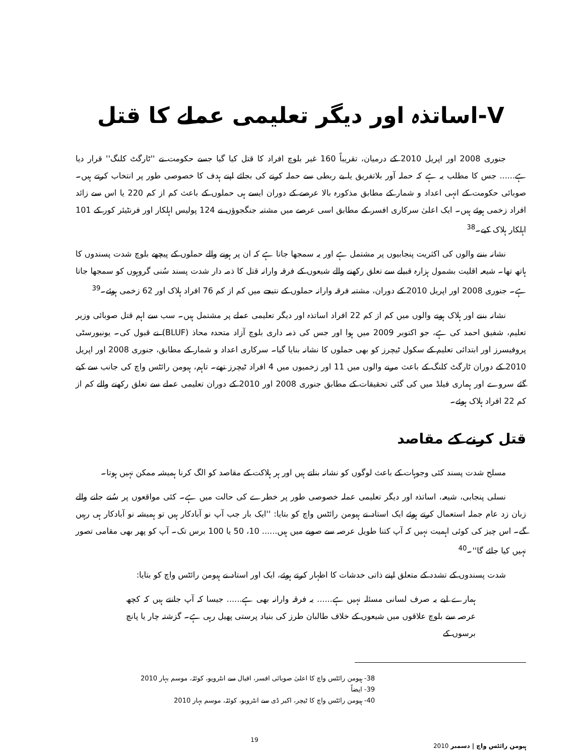V-اساتذہ اور دیگر تعلیمی عملے کا قتل
جنوری 2008 اور اپریل 2010 کے درمیان، تقریباً 160 غیر بلوچ افراد کا قتل کیا گیا جسے حکومت نے ''ٹارگٹ کلنگ'' قرار دیا ہے...... جس کا مطلب یہ ہے کہ حملہ آور بلاتفریق یا بے ربطی سے حملہ کرنے کی بجائے اپنے ہدف کا خصوصی طور پر انتخاب کرتے ہیں۔ صوبائی حکومت کے انہی اعداد و شمار کے مطابق مذکورہ بالا عرصے کے دوران ایسے ہی حملوں کے باعث کم از کم 220 یا اس سے زائد افراد زخمی ہوئے ہیں۔ ایک اعلیٰ سرکاری افسر کے مطابق اسی عرصے میں مشتبہ جنگجوؤں نے 124 پولیس اہلکار اور فرنٹیئر کور کے 101 اہلکار ہلاک کیے۔<sup>38</sup>
نشانہ بننے والوں کی اکثریت پنجابیوں پر مشتمل ہے اور یہ سمجھا جاتا ہے کہ ان پر ہونے والے حملوں کے پیچھے بلوچ شدت پسندوں کا ہاتھ تھا۔ شیعہ اقلیت بشمول ہزارہ قبیلے سے تعلق رکھنے والے شیعوں کے فرقہ وارانہ قتل کا ذمہ دار شدت پسند سُنی گروہوں کو سمجھا جاتا ہے۔ جنوری 2008 اور اپریل 2010 کے دوران، مشتبہ فرقہ وارانہ حملوں کے نتیجے میں کم از کم 76 افراد ہلاک اور 62 زخمی ہوئے۔<sup>39</sup>
نشانہ بننے اور ہلاک ہونے والوں میں کم از کم 22 افراد اساتذہ اور دیگر تعلیمی عملے پر مشتمل ہیں۔ سب سے اہم قتل صوبائی وزیر تعلیم، شفیق احمد کی ہے، جو اکتوبر 2009 میں ہوا اور جس کی ذمہ داری بلوچ آزاد متحدہ محاذ (BLUF) نے قبول کی۔ یونیورسٹی پروفیسرز اور ابتدائی تعلیم کے سکول ٹیچرز کو بھی حملوں کا نشانہ بنایا گیا۔ سرکاری اعداد و شمار کے مطابق، جنوری 2008 اور اپریل 2010 کے دوران ٹارگٹ کلنگ کے باعث مرنے والوں میں 11 اور زخمیوں میں 4 افراد ٹیچرز تھے۔ تاہم، ہیومن رائٹس واچ کی جانب سے کیے گئے سروے اور ہماری فیلڈ میں کی گئی تحقیقات کے مطابق جنوری 2008 اور 2010 کے دوران تعلیمی عملے سے تعلق رکھنے والے کم از کم 22 افراد ہلاک ہوئے۔
قتل کرنے کے مقاصد
مسلح شدت پسند کئی وجوہات کے باعث لوگوں کو نشانہ بناتے ہیں اور ہر ہلاکت کے مقاصد کو الگ کرنا ہمیشہ ممکن نہیں ہوتا۔
نسلی پنجابی، شیعہ، اساتذہ اور دیگر تعلیمی عملہ خصوصی طور پر خطرے کی حالت میں ہے۔ کئی مواقعوں پر سُنے جانے والے زبان زد عام جملہ استعمال کرتے ہوئے ایک استاد نے ہیومن رائٹس واچ کو بتایا: ''ایک بار جب آپ نو آبادکار ہیں تو ہمیشہ نو آبادکار ہی رہیں گے۔ اس چیز کی کوئی اہمیت نہیں کہ آپ کتنا طویل عرصہ سے صوبے میں ہیں...... 10، 50 یا 100 برس تک۔ آپ کو پھر بھی مقامی تصور نہیں کیا جائے گا''۔<sup>40</sup>
شدت پسندوں کے تشدد کے متعلق اپنے ذاتی خدشات کا اظہار کرتے ہوئے، ایک اور استاد نے ہیومن رائٹس واچ کو بتایا:
ہمارے لیے یہ صرف لسانی مسئلہ نہیں ہے...... یہ فرقہ وارانہ بھی ہے...... جیسا کہ آپ جانتے ہیں کہ کچھ عرصہ سے بلوچ علاقوں میں شیعوں کے خلاف طالبان طرز کی بنیاد پرستی پھیل رہی ہے۔ گزشتہ چار یا پانچ برسوں کے
38- ہیومن رائٹس واچ کا اعلیٰ صوبائی افسر، اقبال سے انٹرویو، کوئٹہ، موسم بہار 2010
39- ایضاً
40- ہیومن رائٹس واچ کا ٹیچر، اکبر ڈی سے انٹرویو، کوئٹہ، موسم بہار 2010
ہیومن رائٹس واچ | دسمبر 2010 19